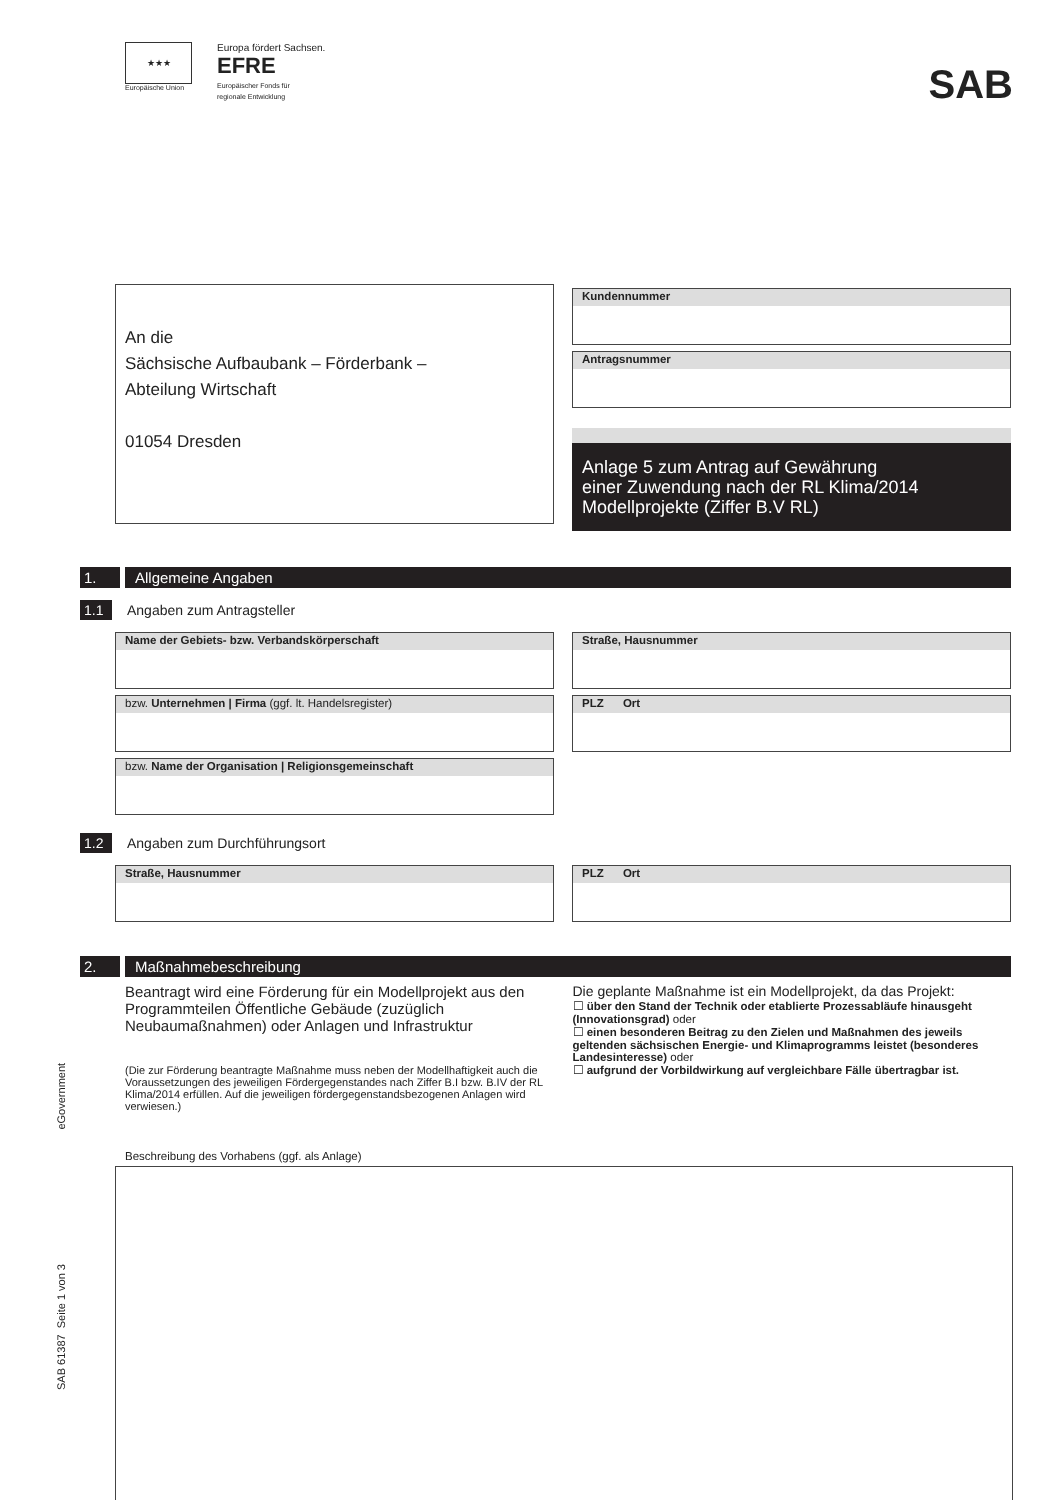★★★
Europäische Union
Europa fördert Sachsen.
EFRE
Europäischer Fonds für
regionale Entwicklung
SAB
An die
Sächsische Aufbaubank – Förderbank –
Abteilung Wirtschaft
01054 Dresden
Kundennummer
Antragsnummer
Anlage 5 zum Antrag auf Gewährung
einer Zuwendung nach der RL Klima/2014
Modellprojekte (Ziffer B.V RL)
1. Allgemeine Angaben
1.1 Angaben zum Antragsteller
Name der Gebiets- bzw. Verbandskörperschaft
bzw. Unternehmen | Firma (ggf. lt. Handelsregister)
bzw. Name der Organisation | Religionsgemeinschaft
Straße, Hausnummer
PLZ Ort
1.2 Angaben zum Durchführungsort
Straße, Hausnummer PLZ Ort
2. Maßnahmebeschreibung
Beantragt wird eine Förderung für ein Modellprojekt aus den Programmteilen Öffentliche Gebäude (zuzüglich Neubaumaßnahmen) oder Anlagen und Infrastruktur
(Die zur Förderung beantragte Maßnahme muss neben der Modellhaftigkeit auch die Voraussetzungen des jeweiligen Fördergegenstandes nach Ziffer B.I bzw. B.IV der RL Klima/2014 erfüllen. Auf die jeweiligen fördergegenstandsbezogenen Anlagen wird verwiesen.)
Die geplante Maßnahme ist ein Modellprojekt, da das Projekt:
☐ über den Stand der Technik oder etablierte Prozessabläufe hinausgeht (Innovationsgrad) oder
☐ einen besonderen Beitrag zu den Zielen und Maßnahmen des jeweils geltenden sächsischen Energie- und Klimaprogramms leistet (besonderes Landesinteresse) oder
☐ aufgrund der Vorbildwirkung auf vergleichbare Fälle übertragbar ist.
Beschreibung des Vorhabens (ggf. als Anlage)
SAB 61387 Seite 1 von 3 eGovernment